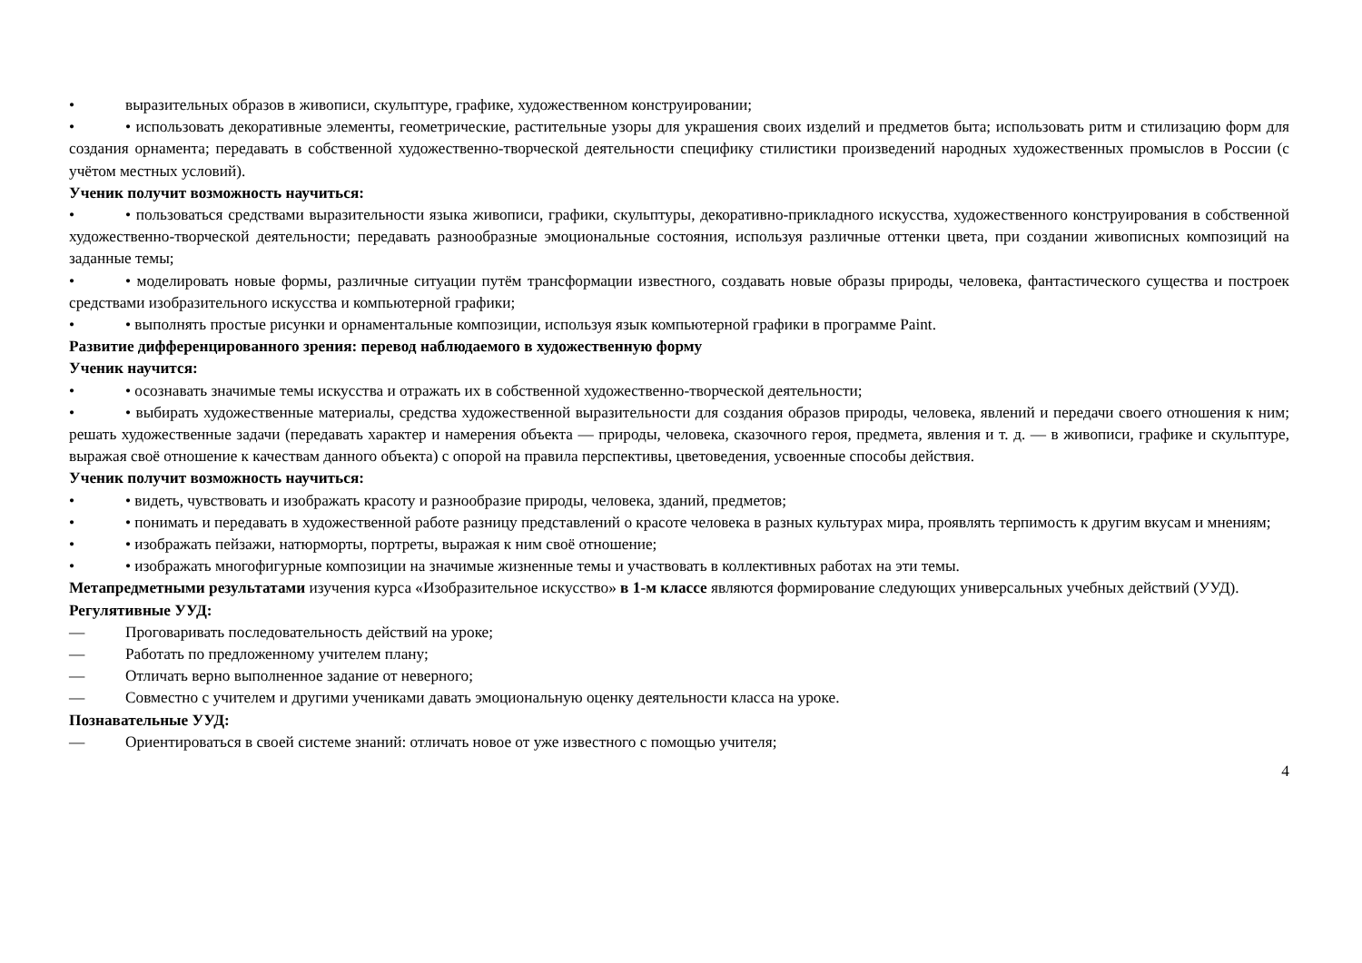• выразительных образов в живописи, скульптуре, графике, художественном конструировании;
• • использовать декоративные элементы, геометрические, растительные узоры для украшения своих изделий и предметов быта; использовать ритм и стилизацию форм для создания орнамента; передавать в собственной художественно-творческой деятельности специфику стилистики произведений народных художественных промыслов в России (с учётом местных условий).
Ученик получит возможность научиться:
• • пользоваться средствами выразительности языка живописи, графики, скульптуры, декоративно-прикладного искусства, художественного конструирования в собственной художественно-творческой деятельности; передавать разнообразные эмоциональные состояния, используя различные оттенки цвета, при создании живописных композиций на заданные темы;
• • моделировать новые формы, различные ситуации путём трансформации известного, создавать новые образы природы, человека, фантастического существа и построек средствами изобразительного искусства и компьютерной графики;
• • выполнять простые рисунки и орнаментальные композиции, используя язык компьютерной графики в программе Paint.
Развитие дифференцированного зрения: перевод наблюдаемого в художественную форму
Ученик научится:
• • осознавать значимые темы искусства и отражать их в собственной художественно-творческой деятельности;
• • выбирать художественные материалы, средства художественной выразительности для создания образов природы, человека, явлений и передачи своего отношения к ним; решать художественные задачи (передавать характер и намерения объекта — природы, человека, сказочного героя, предмета, явления и т. д. — в живописи, графике и скульптуре, выражая своё отношение к качествам данного объекта) с опорой на правила перспективы, цветоведения, усвоенные способы действия.
Ученик получит возможность научиться:
• • видеть, чувствовать и изображать красоту и разнообразие природы, человека, зданий, предметов;
• • понимать и передавать в художественной работе разницу представлений о красоте человека в разных культурах мира, проявлять терпимость к другим вкусам и мнениям;
• • изображать пейзажи, натюрморты, портреты, выражая к ним своё отношение;
• • изображать многофигурные композиции на значимые жизненные темы и участвовать в коллективных работах на эти темы.
Метапредметными результатами изучения курса «Изобразительное искусство» в 1-м классе являются формирование следующих универсальных учебных действий (УУД).
Регулятивные УУД:
— Проговаривать последовательность действий на уроке;
— Работать по предложенному учителем плану;
— Отличать верно выполненное задание от неверного;
— Совместно с учителем и другими учениками давать эмоциональную оценку деятельности класса на уроке.
Познавательные УУД:
— Ориентироваться в своей системе знаний: отличать новое от уже известного с помощью учителя;
4